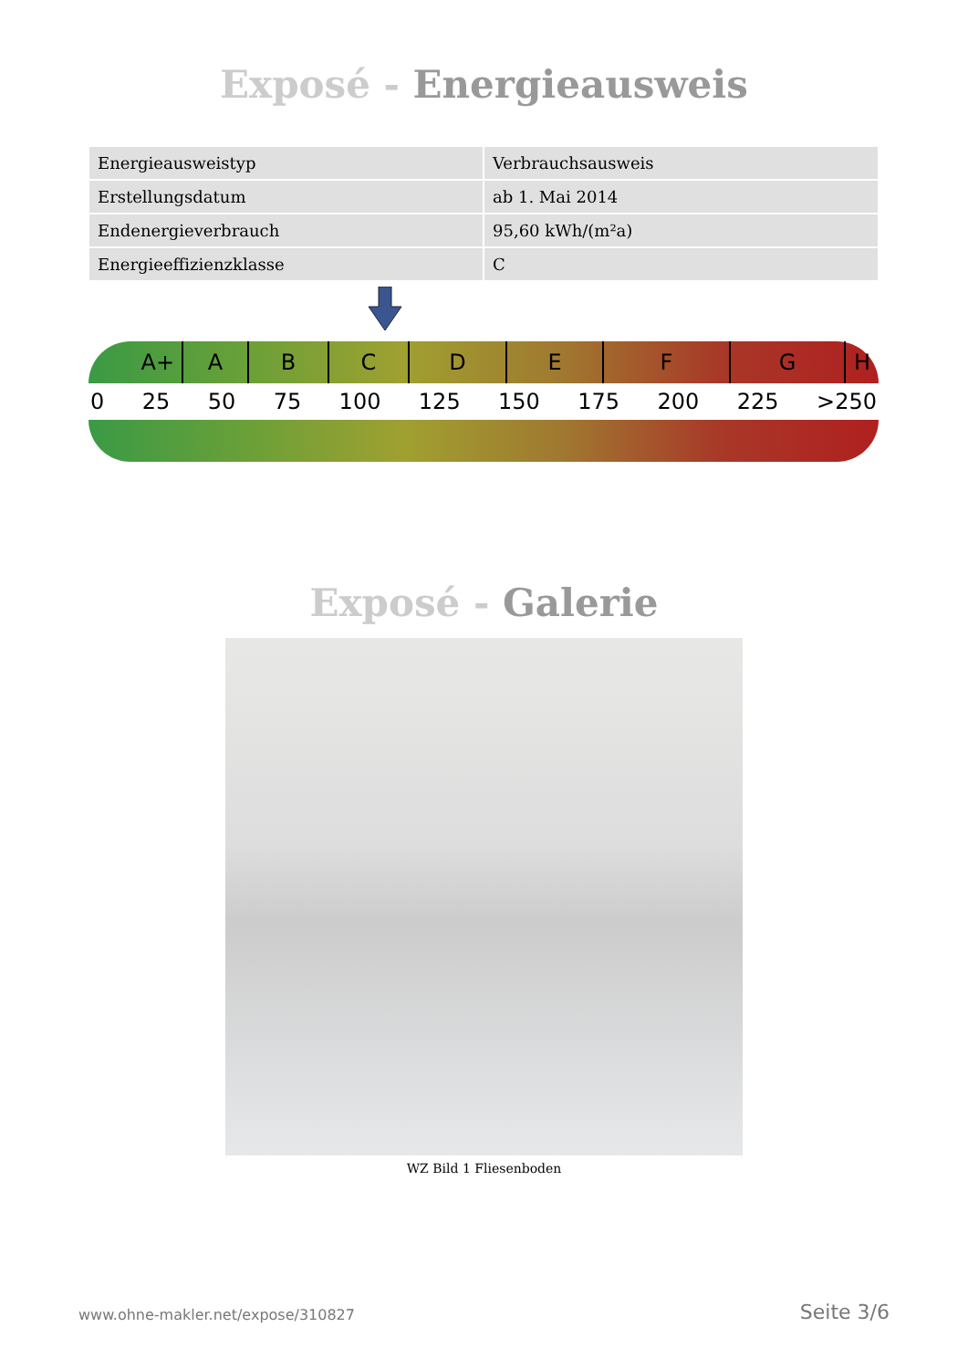Exposé - Energieausweis
| Energieausweistyp | Verbrauchsausweis |
| Erstellungsdatum | ab 1. Mai 2014 |
| Endenergieverbrauch | 95,60 kWh/(m²a) |
| Energieeffizienzklasse | C |
A+ A B C D E F G H
0 25 50 75 100 125 150 175 200 225 >250
Exposé - Galerie
WZ Bild 1 Fliesenboden
www.ohne-makler.net/expose/310827 Seite 3/6